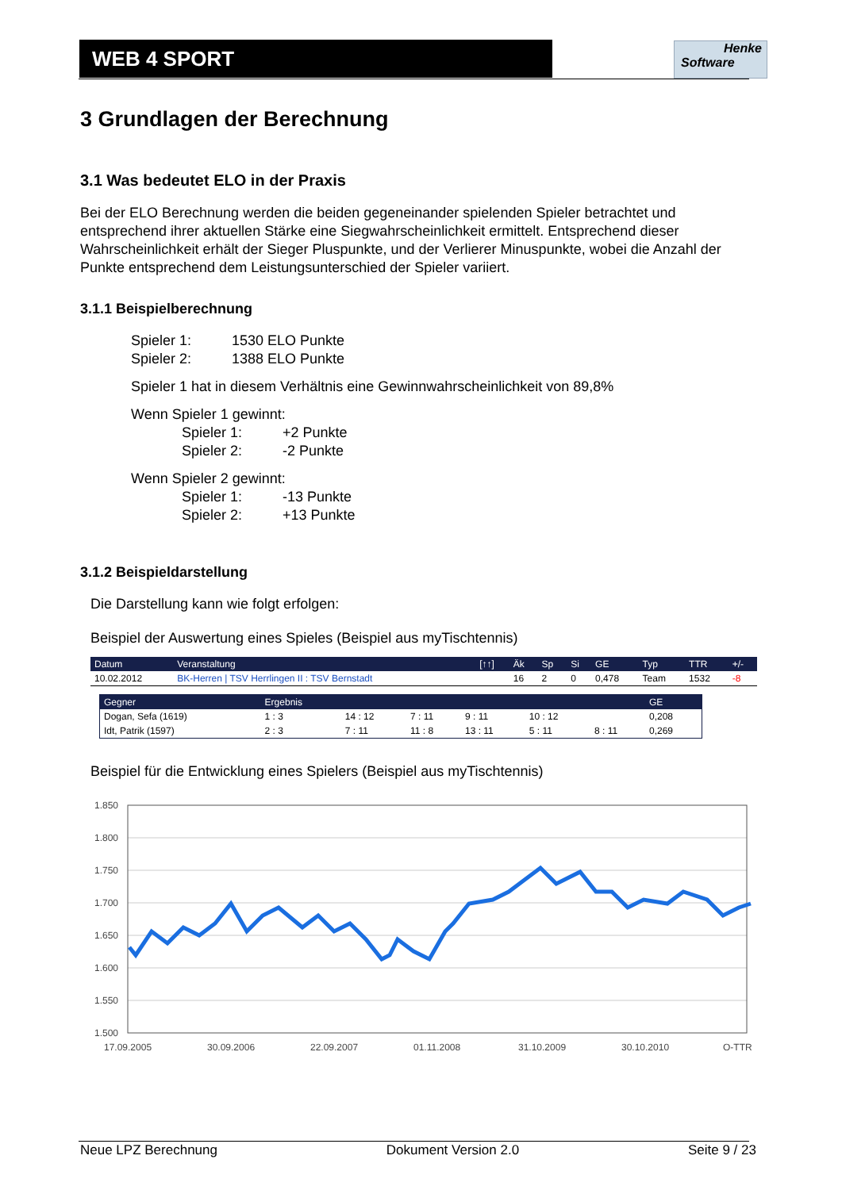WEB 4 SPORT
Henke
Software
3 Grundlagen der Berechnung
3.1 Was bedeutet ELO in der Praxis
Bei der ELO Berechnung werden die beiden gegeneinander spielenden Spieler betrachtet und entsprechend ihrer aktuellen Stärke eine Siegwahrscheinlichkeit ermittelt. Entsprechend dieser Wahrscheinlichkeit erhält der Sieger Pluspunkte, und der Verlierer Minuspunkte, wobei die Anzahl der Punkte entsprechend dem Leistungsunterschied der Spieler variiert.
3.1.1 Beispielberechnung
Spieler 1: 1530 ELO Punkte
Spieler 2: 1388 ELO Punkte
Spieler 1 hat in diesem Verhältnis eine Gewinnwahrscheinlichkeit von 89,8%
Wenn Spieler 1 gewinnt:
Spieler 1: +2 Punkte
Spieler 2: -2 Punkte
Wenn Spieler 2 gewinnt:
Spieler 1: -13 Punkte
Spieler 2: +13 Punkte
3.1.2 Beispieldarstellung
Die Darstellung kann wie folgt erfolgen:
Beispiel der Auswertung eines Spieles (Beispiel aus myTischtennis)
| Datum | Veranstaltung | [↑↑] | Äk | Sp | Si | GE | Typ | TTR | +/- |
| --- | --- | --- | --- | --- | --- | --- | --- | --- | --- |
| 10.02.2012 | BK-Herren / TSV Herrlingen II : TSV Bernstadt | | 16 | 2 | 0 | 0,478 | Team | 1532 | -8 |
| Gegner | Ergebnis | | | | | | GE |
| --- | --- | --- | --- | --- | --- | --- | --- |
| Dogan, Sefa (1619) | 1 : 3 | 14 : 12 | 7 : 11 | 9 : 11 | 10 : 12 | | 0,208 |
| Idt, Patrik (1597) | 2 : 3 | 7 : 11 | 11 : 8 | 13 : 11 | 5 : 11 | 8 : 11 | 0,269 |
Beispiel für die Entwicklung eines Spielers (Beispiel aus myTischtennis)
1.850
1.800
1.750
1.700
1.650
1.600
1.550
1.500
17.09.2005
30.09.2006
22.09.2007
01.11.2008
31.10.2009
30.10.2010
Q-TTR
Neue LPZ Berechnung Dokument Version 2.0 Seite 9 / 23